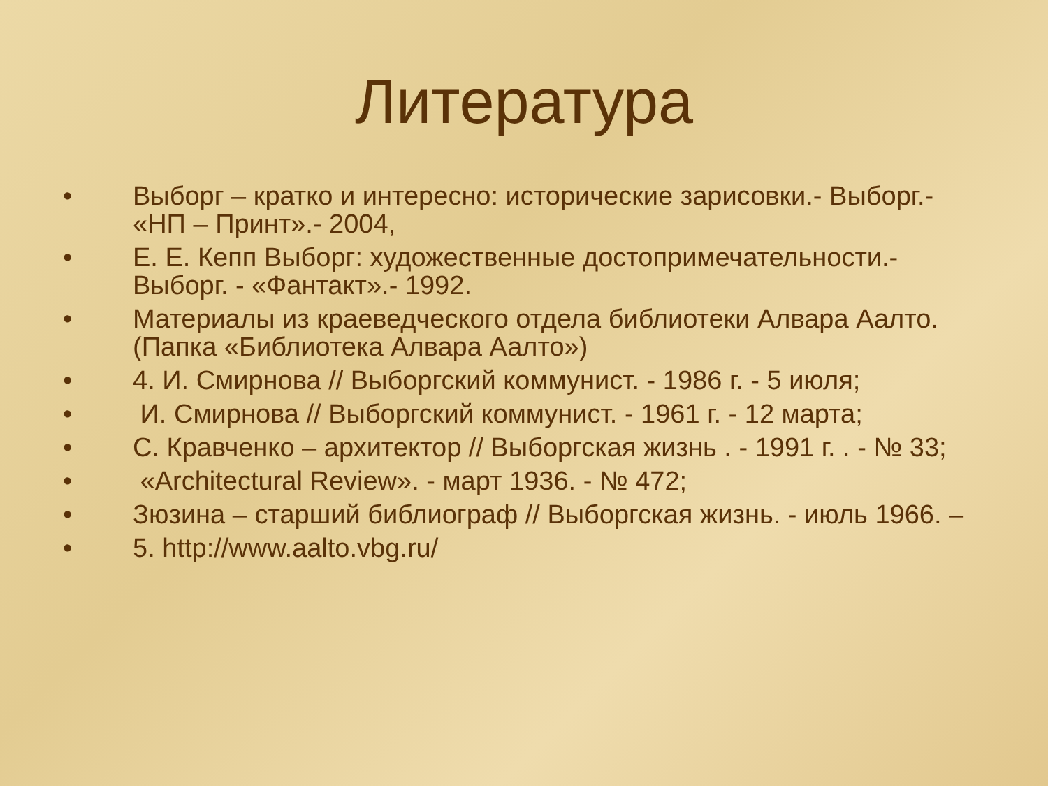Литература
• Выборг – кратко и интересно: исторические зарисовки.- Выборг.- «НП – Принт».- 2004,
• Е. Е. Кепп Выборг: художественные достопримечательности.- Выборг. - «Фантакт».- 1992.
• Материалы из краеведческого отдела библиотеки Алвара Аалто. (Папка «Библиотека Алвара Аалто»)
• 4. И. Смирнова // Выборгский коммунист. - 1986 г. - 5 июля;
• И. Смирнова // Выборгский коммунист. - 1961 г. - 12 марта;
• С. Кравченко – архитектор // Выборгская жизнь . - 1991 г. . - № 33;
• «Architectural Review». - март 1936. - № 472;
• Зюзина – старший библиограф // Выборгская жизнь. - июль 1966. –
• 5. http://www.aalto.vbg.ru/